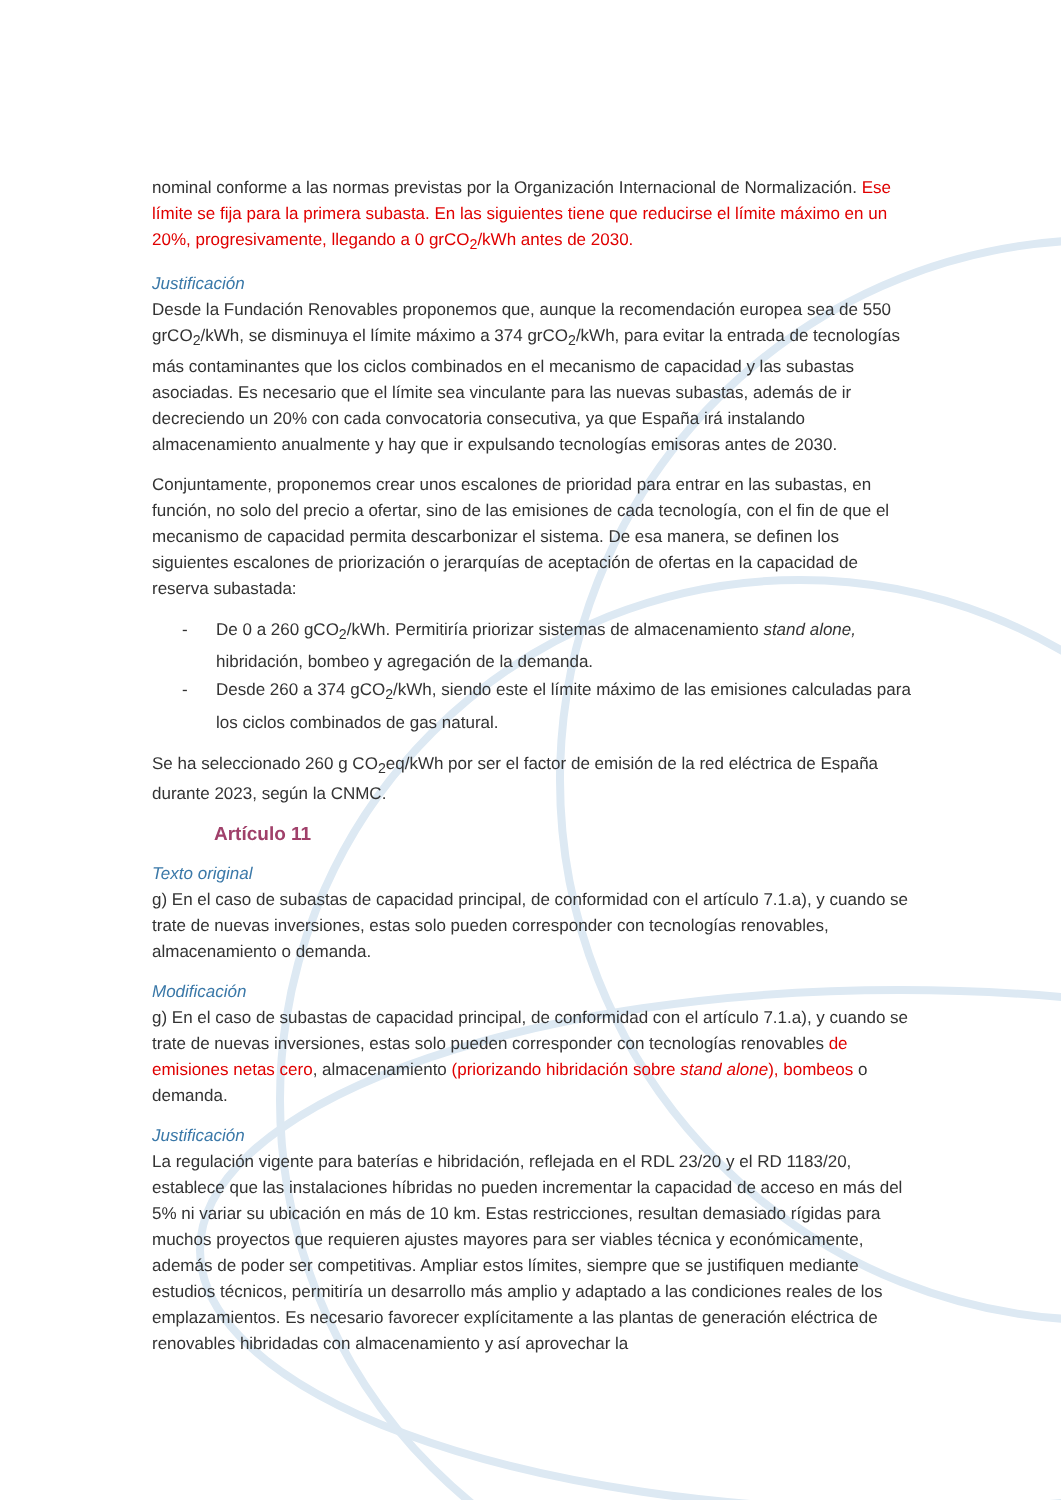nominal conforme a las normas previstas por la Organización Internacional de Normalización. Ese límite se fija para la primera subasta. En las siguientes tiene que reducirse el límite máximo en un 20%, progresivamente, llegando a 0 grCO<sub>2</sub>/kWh antes de 2030.
Justificación
Desde la Fundación Renovables proponemos que, aunque la recomendación europea sea de 550 grCO<sub>2</sub>/kWh, se disminuya el límite máximo a 374 grCO<sub>2</sub>/kWh, para evitar la entrada de tecnologías más contaminantes que los ciclos combinados en el mecanismo de capacidad y las subastas asociadas. Es necesario que el límite sea vinculante para las nuevas subastas, además de ir decreciendo un 20% con cada convocatoria consecutiva, ya que España irá instalando almacenamiento anualmente y hay que ir expulsando tecnologías emisoras antes de 2030.
Conjuntamente, proponemos crear unos escalones de prioridad para entrar en las subastas, en función, no solo del precio a ofertar, sino de las emisiones de cada tecnología, con el fin de que el mecanismo de capacidad permita descarbonizar el sistema. De esa manera, se definen los siguientes escalones de priorización o jerarquías de aceptación de ofertas en la capacidad de reserva subastada:
- De 0 a 260 gCO<sub>2</sub>/kWh. Permitiría priorizar sistemas de almacenamiento stand alone, hibridación, bombeo y agregación de la demanda.
- Desde 260 a 374 gCO<sub>2</sub>/kWh, siendo este el límite máximo de las emisiones calculadas para los ciclos combinados de gas natural.
Se ha seleccionado 260 g CO<sub>2</sub>eq/kWh por ser el factor de emisión de la red eléctrica de España durante 2023, según la CNMC.
Artículo 11
Texto original
g) En el caso de subastas de capacidad principal, de conformidad con el artículo 7.1.a), y cuando se trate de nuevas inversiones, estas solo pueden corresponder con tecnologías renovables, almacenamiento o demanda.
Modificación
g) En el caso de subastas de capacidad principal, de conformidad con el artículo 7.1.a), y cuando se trate de nuevas inversiones, estas solo pueden corresponder con tecnologías renovables de emisiones netas cero, almacenamiento (priorizando hibridación sobre stand alone), bombeos o demanda.
Justificación
La regulación vigente para baterías e hibridación, reflejada en el RDL 23/20 y el RD 1183/20, establece que las instalaciones híbridas no pueden incrementar la capacidad de acceso en más del 5% ni variar su ubicación en más de 10 km. Estas restricciones, resultan demasiado rígidas para muchos proyectos que requieren ajustes mayores para ser viables técnica y económicamente, además de poder ser competitivas. Ampliar estos límites, siempre que se justifiquen mediante estudios técnicos, permitiría un desarrollo más amplio y adaptado a las condiciones reales de los emplazamientos. Es necesario favorecer explícitamente a las plantas de generación eléctrica de renovables hibridadas con almacenamiento y así aprovechar la